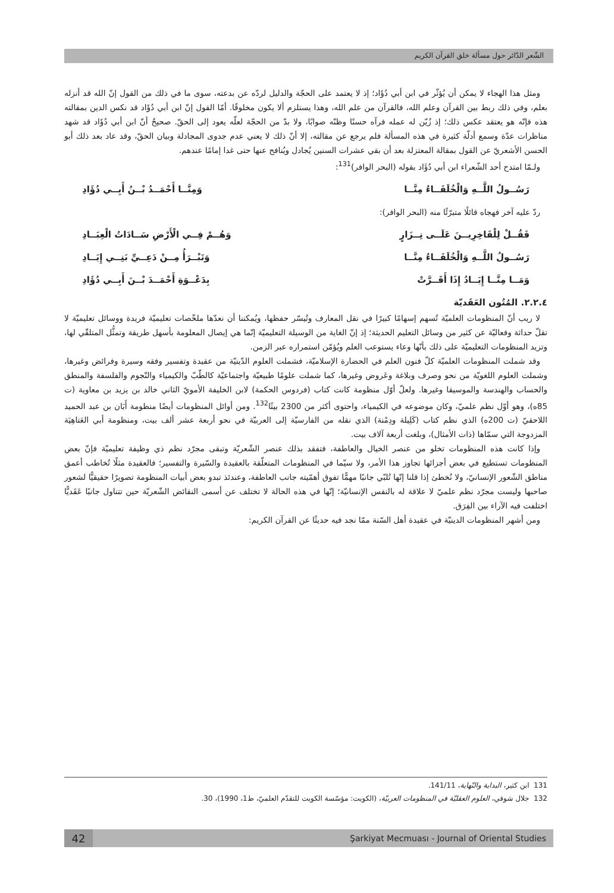الشّعر الدّائر حول مسألة خلق القرآن الكريم
ومثل هذا الهجاء لا يمكن أن يُؤثّر في ابن أبي دُؤَاد؛ إذ لا يعتمد على الحجّة والدليل لردّه عن بدعته، سوى ما في ذلك من القول إنّ الله قد أنزله بعلم، وفي ذلك ربط بين القرآن وعلم الله، فالقرآن من علم الله، وهذا يستلزم ألا يكون مخلوقًا. أمّا القول إنّ ابن أبي دُؤَاد قد نكس الدين بمقالته هذه فإنّه هو يعتقد عكس ذلك؛ إذ زُيّن له عمله فرآه حسنًا وظنّه صوابًا، ولا بدّ من الحجّة لعلّه يعود إلى الحقّ. صحيحٌ أنّ ابن أبي دُؤَاد قد شهد مناظرات عدّة وسمع أدلّة كثيرة في هذه المسألة فلم يرجع عن مقالته، إلا أنّ ذلك لا يعني عدم جدوى المجادلة وبيان الحقّ، وقد عاد بعد ذلك أبو الحسن الأشعريّ عن القول بمقالة المعتزلة بعد أن بقي عشرات السنين يُجادل ويُنافح عنها حتى غدا إمامًا عندهم.
ولـمّا امتدح أحد الشّعراء ابن أبي دُؤَاد بقوله (البحر الوافر)<sup>131</sup>:
رَسُــولُ اللَّــهِ وَالْخُلَفَــاءُ مِنَّــا وَمِنَّــا أَحْمَــدُ بْــنُ أَبِــي دُؤَادِ
ردّ عليه آخر فهجاه قائلًا متبرّئًا منه (البحر الوافر):
فَقُــلْ لِلْفَاخِرِيــنَ عَلَــى نِــزَارٍ وَهُــمْ فِــي الْأَرْضِ سَــادَاتُ الْعِبَــادِ
رَسُــولُ اللَّــهِ وَالْخُلَفَــاءُ مِنَّــا وَنَبْــرَأُ مِــنْ دَعِــيِّ بَنِــي إِيَــادِ
وَمَــا مِنَّــا إِيَــادُ إِذَا أَقَــرَّتْ بِدَعْــوَةِ أَحْمَــدَ بْــنَ أَبِــي دُؤَادِ
٢.٢.٤. المُتُون العَقَديّة
لا ريب أنّ المنظومات العلميّة تُسهم إسهامًا كبيرًا في نقل المعارف وتُيسّر حفظها، ويُمكننا أن نعدّها ملخّصات تعليميّة فريدة ووسائل تعليميّة لا تقلّ حداثة وفعاليّة عن كثير من وسائل التعليم الحديثة؛ إذ إنّ الغاية من الوسيلة التعليميّة إنّما هي إيصال المعلومة بأسهل طريقة وتمثُّل المتلقّي لها، وتزيد المنظومات التعليميّة على ذلك بأنّها وعاء يستوعب العلم ويُؤمّن استمراره عبر الزمن.
وقد شملت المنظومات العلميّة كلّ فنون العلم في الحضارة الإسلاميّة، فشملت العلوم الدّينيّة من عقيدة وتفسير وفقه وسيرة وفرائض وغيرها، وشملت العلوم اللغويّة من نحو وصرف وبلاغة وعَروض وغيرها، كما شملت علومًا طبيعيّة واجتماعيّة كالطّبّ والكيمياء والنّجوم والفلسفة والمنطق والحساب والهندسة والموسيقا وغيرها. ولعلّ أوّل منظومة كانت كتاب (فردوس الحكمة) لابن الخليفة الأمويّ الثاني خالد بن يزيد بن معاوية (ت 85ه)، وهو أوّل نظم علميّ، وكان موضوعه في الكيمياء، واحتوى أكثر من 2300 بيتًا<sup>132</sup>. ومن أوائل المنظومات أيضًا منظومة أَبَان بن عبد الحميد اللاحقيّ (ت 200ه) الذي نظم كتاب (كَلِيلة ودِمْنة) الذي نقله من الفارسيّة إلى العربيّة في نحو أربعة عشر ألف بيت، ومنظومة أبي العَتاهِيَة المزدوجة التي سمّاها (ذات الأمثال)، وبلغت أربعة آلاف بيت.
وإذا كانت هذه المنظومات تخلو من عنصر الخيال والعاطفة، فتفقد بذلك عنصر الشّعريّة وتبقى مجرّد نظم ذي وظيفة تعليميّة فإنّ بعض المنظومات تستطيع في بعض أجزائها تجاوز هذا الأمر، ولا سيّما في المنظومات المتعلّقة بالعقيدة والسّيرة والتفسير؛ فالعقيدة مثلًا تُخاطب أعمق مناطق الشّعور الإنسانيّ، ولا نُخطئ إذا قلنا إنّها تُلبّي جانبًا مهمًّا تفوق أهمّيته جانب العاطفة، وعندئذ تبدو بعض أبيات المنظومة تصويرًا حقيقيًّا لشعور صاحبها وليست مجرّد نظم علميّ لا علاقة له بالنفس الإنسانيّة؛ إنّها في هذه الحالة لا تختلف عن أسمى النقائض الشّعريّة حين تتناول جانبًا عَقَديًّا اختلفت فيه الآراء بين الفِرَق.
ومن أشهر المنظومات الدينيّة في عقيدة أهل السّنة ممّا نجد فيه حديثًا عن القرآن الكريم:
131 ابن كثير، البداية والنّهاية، 141/11.
132 جلال شوقي، العلوم العقليّة في المنظومات العربيّة، (الكويت: مؤسّسة الكويت للتقدّم العلميّ، ط1، 1990)، 30.
42
Şarkiyat Mecmuası - Journal of Oriental Studies